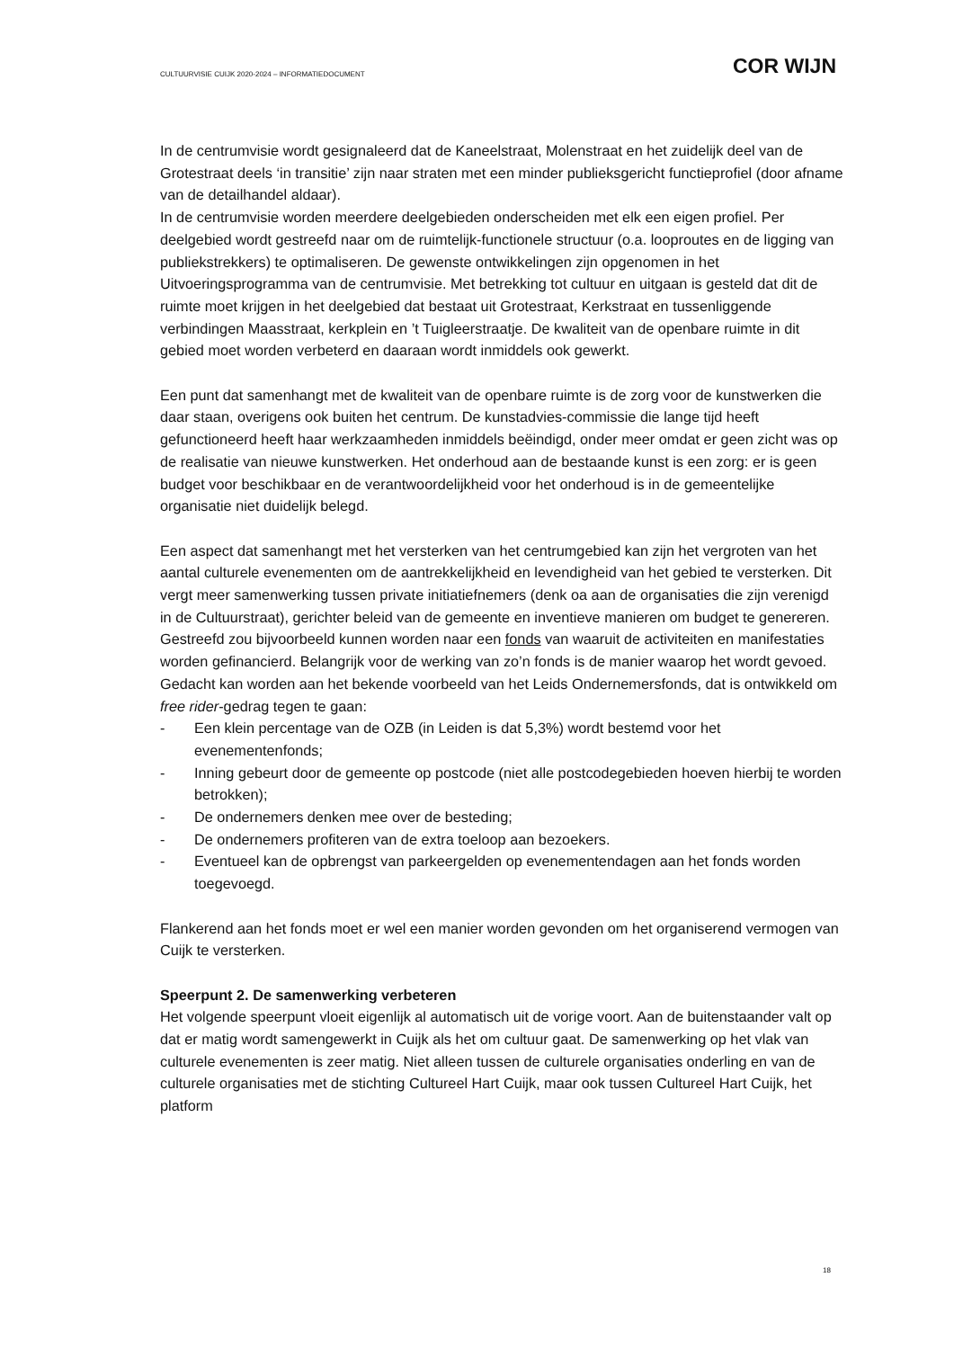CULTUURVISIE CUIJK 2020-2024 – INFORMATIEDOCUMENT COR WIJN
In de centrumvisie wordt gesignaleerd dat de Kaneelstraat, Molenstraat en het zuidelijk deel van de Grotestraat deels ‘in transitie’ zijn naar straten met een minder publieksgericht functieprofiel (door afname van de detailhandel aldaar).
In de centrumvisie worden meerdere deelgebieden onderscheiden met elk een eigen profiel. Per deelgebied wordt gestreefd naar om de ruimtelijk-functionele structuur (o.a. looproutes en de ligging van publiekstrekkers) te optimaliseren. De gewenste ontwikkelingen zijn opgenomen in het Uitvoeringsprogramma van de centrumvisie. Met betrekking tot cultuur en uitgaan is gesteld dat dit de ruimte moet krijgen in het deelgebied dat bestaat uit Grotestraat, Kerkstraat en tussenliggende verbindingen Maasstraat, kerkplein en ’t Tuigleerstraatje. De kwaliteit van de openbare ruimte in dit gebied moet worden verbeterd en daaraan wordt inmiddels ook gewerkt.
Een punt dat samenhangt met de kwaliteit van de openbare ruimte is de zorg voor de kunstwerken die daar staan, overigens ook buiten het centrum. De kunstadvies-commissie die lange tijd heeft gefunctioneerd heeft haar werkzaamheden inmiddels beëindigd, onder meer omdat er geen zicht was op de realisatie van nieuwe kunstwerken. Het onderhoud aan de bestaande kunst is een zorg: er is geen budget voor beschikbaar en de verantwoordelijkheid voor het onderhoud is in de gemeentelijke organisatie niet duidelijk belegd.
Een aspect dat samenhangt met het versterken van het centrumgebied kan zijn het vergroten van het aantal culturele evenementen om de aantrekkelijkheid en levendigheid van het gebied te versterken. Dit vergt meer samenwerking tussen private initiatiefnemers (denk oa aan de organisaties die zijn verenigd in de Cultuurstraat), gerichter beleid van de gemeente en inventieve manieren om budget te genereren. Gestreefd zou bijvoorbeeld kunnen worden naar een fonds van waaruit de activiteiten en manifestaties worden gefinancierd. Belangrijk voor de werking van zo’n fonds is de manier waarop het wordt gevoed. Gedacht kan worden aan het bekende voorbeeld van het Leids Ondernemersfonds, dat is ontwikkeld om free rider-gedrag tegen te gaan:
- Een klein percentage van de OZB (in Leiden is dat 5,3%) wordt bestemd voor het evenementenfonds;
- Inning gebeurt door de gemeente op postcode (niet alle postcodegebieden hoeven hierbij te worden betrokken);
- De ondernemers denken mee over de besteding;
- De ondernemers profiteren van de extra toeloop aan bezoekers.
- Eventueel kan de opbrengst van parkeergelden op evenementendagen aan het fonds worden toegevoegd.
Flankerend aan het fonds moet er wel een manier worden gevonden om het organiserend vermogen van Cuijk te versterken.
Speerpunt 2. De samenwerking verbeteren
Het volgende speerpunt vloeit eigenlijk al automatisch uit de vorige voort. Aan de buitenstaander valt op dat er matig wordt samengewerkt in Cuijk als het om cultuur gaat. De samenwerking op het vlak van culturele evenementen is zeer matig. Niet alleen tussen de culturele organisaties onderling en van de culturele organisaties met de stichting Cultureel Hart Cuijk, maar ook tussen Cultureel Hart Cuijk, het platform
18